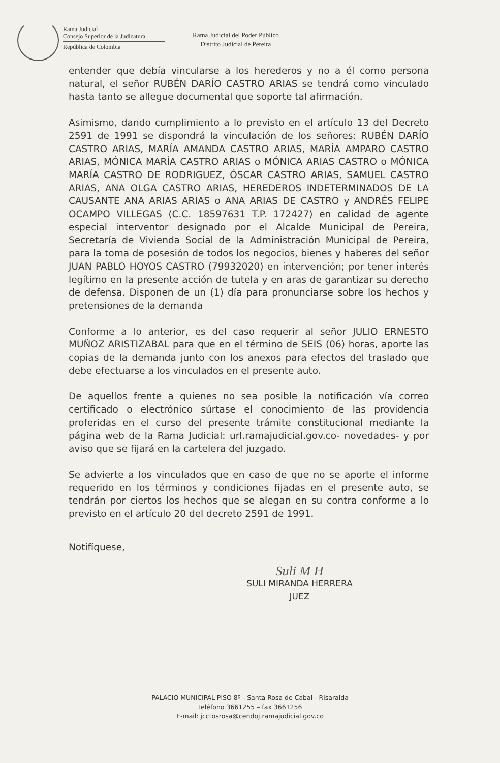Rama Judicial
Consejo Superior de la Judicatura
República de Colombia
Rama Judicial del Poder Público
Distrito Judicial de Pereira
entender que debía vincularse a los herederos y no a él como persona natural, el señor RUBÉN DARÍO CASTRO ARIAS se tendrá como vinculado hasta tanto se allegue documental que soporte tal afirmación.
Asimismo, dando cumplimiento a lo previsto en el artículo 13 del Decreto 2591 de 1991 se dispondrá la vinculación de los señores: RUBÉN DARÍO CASTRO ARIAS, MARÍA AMANDA CASTRO ARIAS, MARÍA AMPARO CASTRO ARIAS, MÓNICA MARÍA CASTRO ARIAS o MÓNICA ARIAS CASTRO o MÓNICA MARÍA CASTRO DE RODRIGUEZ, ÓSCAR CASTRO ARIAS, SAMUEL CASTRO ARIAS, ANA OLGA CASTRO ARIAS, HEREDEROS INDETERMINADOS DE LA CAUSANTE ANA ARIAS ARIAS o ANA ARIAS DE CASTRO y ANDRÉS FELIPE OCAMPO VILLEGAS (C.C. 18597631 T.P. 172427) en calidad de agente especial interventor designado por el Alcalde Municipal de Pereira, Secretaría de Vivienda Social de la Administración Municipal de Pereira, para la toma de posesión de todos los negocios, bienes y haberes del señor JUAN PABLO HOYOS CASTRO (79932020) en intervención; por tener interés legítimo en la presente acción de tutela y en aras de garantizar su derecho de defensa. Disponen de un (1) día para pronunciarse sobre los hechos y pretensiones de la demanda
Conforme a lo anterior, es del caso requerir al señor JULIO ERNESTO MUÑOZ ARISTIZABAL para que en el término de SEIS (06) horas, aporte las copias de la demanda junto con los anexos para efectos del traslado que debe efectuarse a los vinculados en el presente auto.
De aquellos frente a quienes no sea posible la notificación vía correo certificado o electrónico súrtase el conocimiento de las providencia proferidas en el curso del presente trámite constitucional mediante la página web de la Rama Judicial: url.ramajudicial.gov.co- novedades- y por aviso que se fijará en la cartelera del juzgado.
Se advierte a los vinculados que en caso de que no se aporte el informe requerido en los términos y condiciones fijadas en el presente auto, se tendrán por ciertos los hechos que se alegan en su contra conforme a lo previsto en el artículo 20 del decreto 2591 de 1991.
Notifíquese,
Suli M H
SULI MIRANDA HERRERA
JUEZ
PALACIO MUNICIPAL PISO 8º - Santa Rosa de Cabal - Risaralda
Teléfono 3661255 – fax 3661256
E-mail: jcctosrosa@cendoj.ramajudicial.gov.co